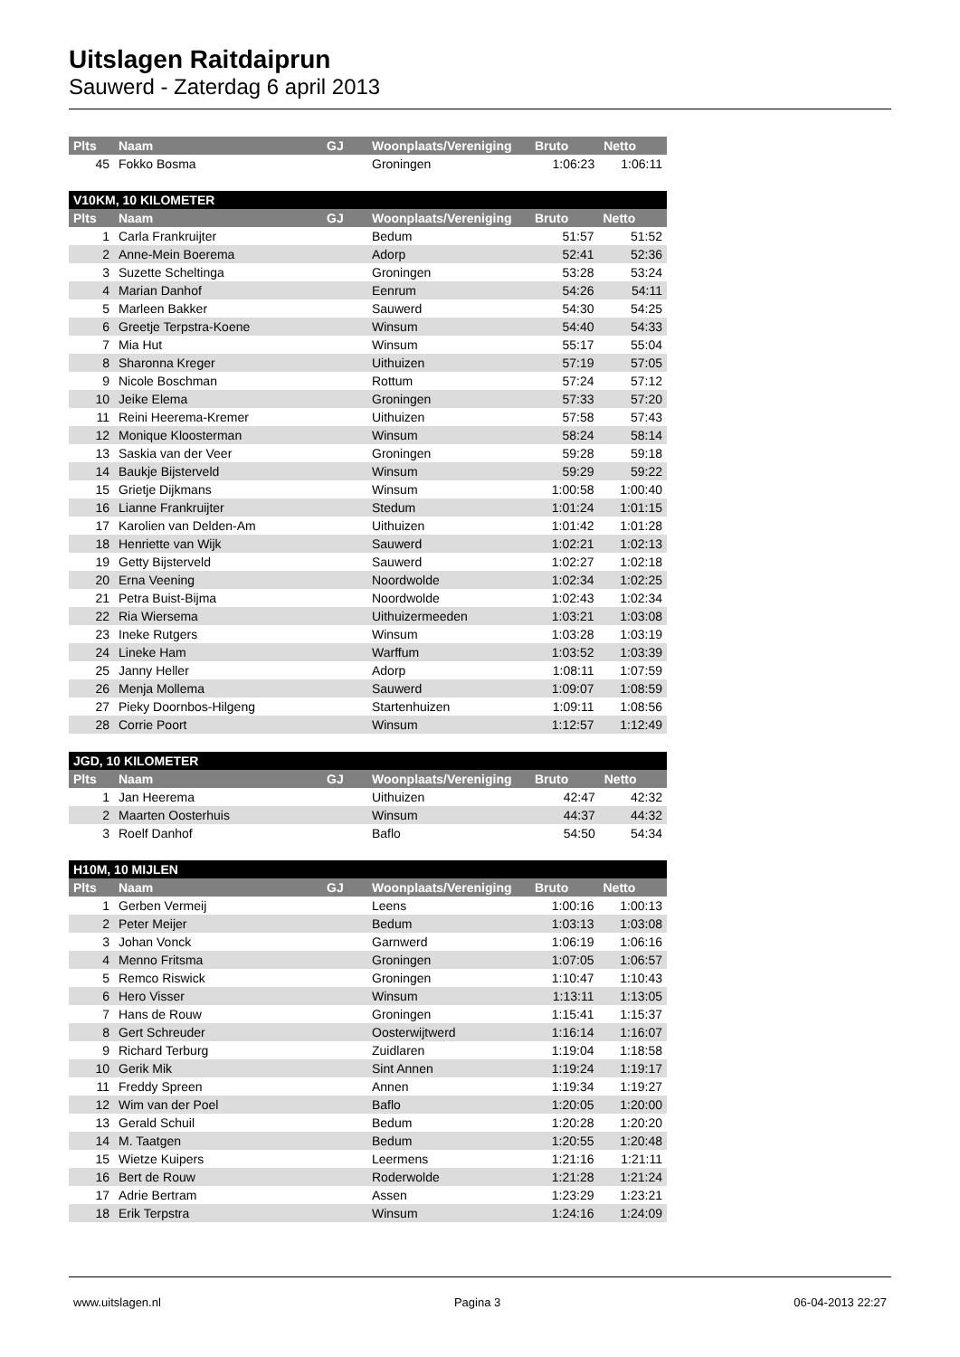Uitslagen Raitdaiprun
Sauwerd - Zaterdag 6 april 2013
| Plts | Naam | GJ | Woonplaats/Vereniging | Bruto | Netto |
| --- | --- | --- | --- | --- | --- |
| 45 | Fokko Bosma | | Groningen | 1:06:23 | 1:06:11 |
| V10KM, 10 KILOMETER | | | | | |
| --- | --- | --- | --- | --- | --- |
| Plts | Naam | GJ | Woonplaats/Vereniging | Bruto | Netto |
| 1 | Carla Frankruijter | | Bedum | 51:57 | 51:52 |
| 2 | Anne-Mein Boerema | | Adorp | 52:41 | 52:36 |
| 3 | Suzette Scheltinga | | Groningen | 53:28 | 53:24 |
| 4 | Marian Danhof | | Eenrum | 54:26 | 54:11 |
| 5 | Marleen Bakker | | Sauwerd | 54:30 | 54:25 |
| 6 | Greetje Terpstra-Koene | | Winsum | 54:40 | 54:33 |
| 7 | Mia Hut | | Winsum | 55:17 | 55:04 |
| 8 | Sharonna Kreger | | Uithuizen | 57:19 | 57:05 |
| 9 | Nicole Boschman | | Rottum | 57:24 | 57:12 |
| 10 | Jeike Elema | | Groningen | 57:33 | 57:20 |
| 11 | Reini Heerema-Kremer | | Uithuizen | 57:58 | 57:43 |
| 12 | Monique Kloosterman | | Winsum | 58:24 | 58:14 |
| 13 | Saskia van der Veer | | Groningen | 59:28 | 59:18 |
| 14 | Baukje Bijsterveld | | Winsum | 59:29 | 59:22 |
| 15 | Grietje Dijkmans | | Winsum | 1:00:58 | 1:00:40 |
| 16 | Lianne Frankruijter | | Stedum | 1:01:24 | 1:01:15 |
| 17 | Karolien van Delden-Am | | Uithuizen | 1:01:42 | 1:01:28 |
| 18 | Henriette van Wijk | | Sauwerd | 1:02:21 | 1:02:13 |
| 19 | Getty Bijsterveld | | Sauwerd | 1:02:27 | 1:02:18 |
| 20 | Erna Veening | | Noordwolde | 1:02:34 | 1:02:25 |
| 21 | Petra Buist-Bijma | | Noordwolde | 1:02:43 | 1:02:34 |
| 22 | Ria Wiersema | | Uithuizermeeden | 1:03:21 | 1:03:08 |
| 23 | Ineke Rutgers | | Winsum | 1:03:28 | 1:03:19 |
| 24 | Lineke Ham | | Warffum | 1:03:52 | 1:03:39 |
| 25 | Janny Heller | | Adorp | 1:08:11 | 1:07:59 |
| 26 | Menja Mollema | | Sauwerd | 1:09:07 | 1:08:59 |
| 27 | Pieky Doornbos-Hilgeng | | Startenhuizen | 1:09:11 | 1:08:56 |
| 28 | Corrie Poort | | Winsum | 1:12:57 | 1:12:49 |
| JGD, 10 KILOMETER | | | | | |
| --- | --- | --- | --- | --- | --- |
| Plts | Naam | GJ | Woonplaats/Vereniging | Bruto | Netto |
| 1 | Jan Heerema | | Uithuizen | 42:47 | 42:32 |
| 2 | Maarten Oosterhuis | | Winsum | 44:37 | 44:32 |
| 3 | Roelf Danhof | | Baflo | 54:50 | 54:34 |
| H10M, 10 MIJLEN | | | | | |
| --- | --- | --- | --- | --- | --- |
| Plts | Naam | GJ | Woonplaats/Vereniging | Bruto | Netto |
| 1 | Gerben Vermeij | | Leens | 1:00:16 | 1:00:13 |
| 2 | Peter Meijer | | Bedum | 1:03:13 | 1:03:08 |
| 3 | Johan Vonck | | Garnwerd | 1:06:19 | 1:06:16 |
| 4 | Menno Fritsma | | Groningen | 1:07:05 | 1:06:57 |
| 5 | Remco Riswick | | Groningen | 1:10:47 | 1:10:43 |
| 6 | Hero Visser | | Winsum | 1:13:11 | 1:13:05 |
| 7 | Hans de Rouw | | Groningen | 1:15:41 | 1:15:37 |
| 8 | Gert Schreuder | | Oosterwijtwerd | 1:16:14 | 1:16:07 |
| 9 | Richard Terburg | | Zuidlaren | 1:19:04 | 1:18:58 |
| 10 | Gerik Mik | | Sint Annen | 1:19:24 | 1:19:17 |
| 11 | Freddy Spreen | | Annen | 1:19:34 | 1:19:27 |
| 12 | Wim van der Poel | | Baflo | 1:20:05 | 1:20:00 |
| 13 | Gerald Schuil | | Bedum | 1:20:28 | 1:20:20 |
| 14 | M. Taatgen | | Bedum | 1:20:55 | 1:20:48 |
| 15 | Wietze Kuipers | | Leermens | 1:21:16 | 1:21:11 |
| 16 | Bert de Rouw | | Roderwolde | 1:21:28 | 1:21:24 |
| 17 | Adrie Bertram | | Assen | 1:23:29 | 1:23:21 |
| 18 | Erik Terpstra | | Winsum | 1:24:16 | 1:24:09 |
www.uitslagen.nl Pagina 3 06-04-2013 22:27